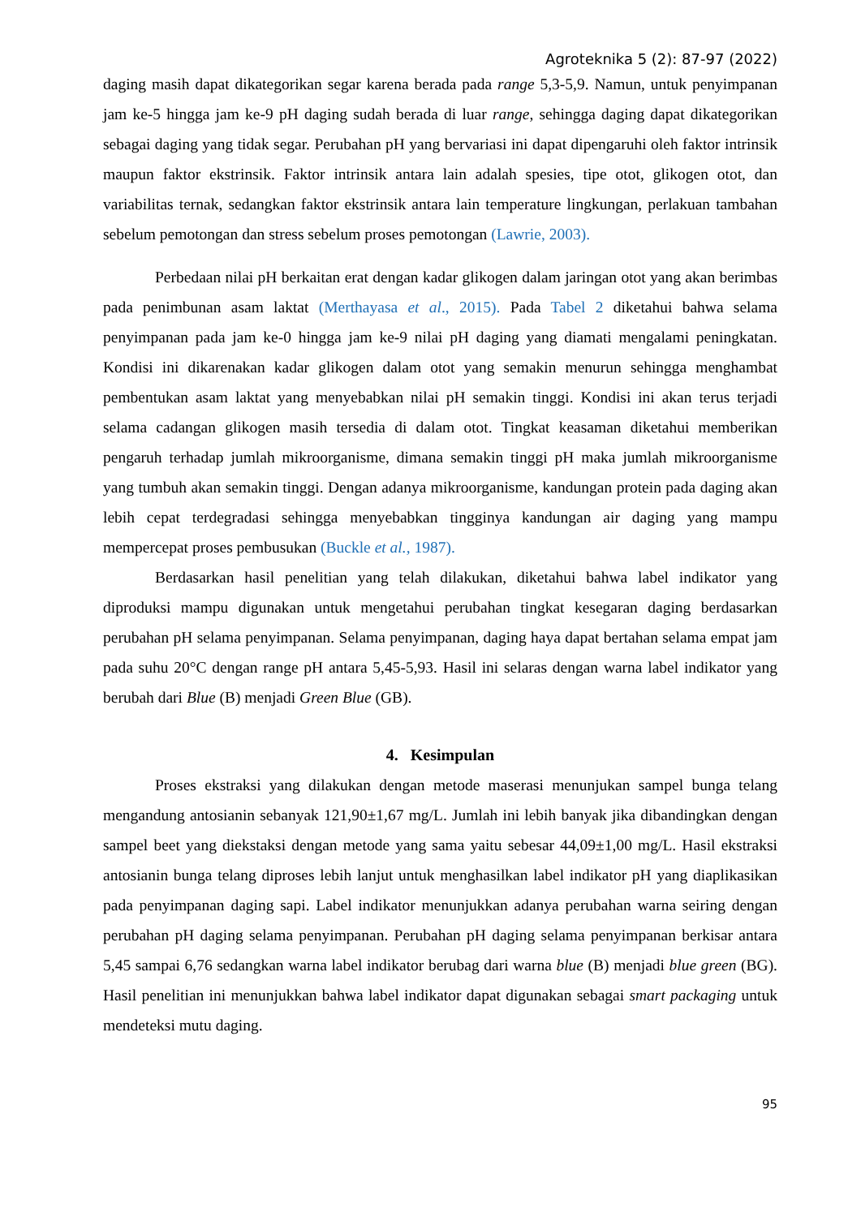Agroteknika 5 (2): 87-97 (2022)
daging masih dapat dikategorikan segar karena berada pada range 5,3-5,9. Namun, untuk penyimpanan jam ke-5 hingga jam ke-9 pH daging sudah berada di luar range, sehingga daging dapat dikategorikan sebagai daging yang tidak segar. Perubahan pH yang bervariasi ini dapat dipengaruhi oleh faktor intrinsik maupun faktor ekstrinsik. Faktor intrinsik antara lain adalah spesies, tipe otot, glikogen otot, dan variabilitas ternak, sedangkan faktor ekstrinsik antara lain temperature lingkungan, perlakuan tambahan sebelum pemotongan dan stress sebelum proses pemotongan (Lawrie, 2003).
Perbedaan nilai pH berkaitan erat dengan kadar glikogen dalam jaringan otot yang akan berimbas pada penimbunan asam laktat (Merthayasa et al., 2015). Pada Tabel 2 diketahui bahwa selama penyimpanan pada jam ke-0 hingga jam ke-9 nilai pH daging yang diamati mengalami peningkatan. Kondisi ini dikarenakan kadar glikogen dalam otot yang semakin menurun sehingga menghambat pembentukan asam laktat yang menyebabkan nilai pH semakin tinggi. Kondisi ini akan terus terjadi selama cadangan glikogen masih tersedia di dalam otot. Tingkat keasaman diketahui memberikan pengaruh terhadap jumlah mikroorganisme, dimana semakin tinggi pH maka jumlah mikroorganisme yang tumbuh akan semakin tinggi. Dengan adanya mikroorganisme, kandungan protein pada daging akan lebih cepat terdegradasi sehingga menyebabkan tingginya kandungan air daging yang mampu mempercepat proses pembusukan (Buckle et al., 1987).
Berdasarkan hasil penelitian yang telah dilakukan, diketahui bahwa label indikator yang diproduksi mampu digunakan untuk mengetahui perubahan tingkat kesegaran daging berdasarkan perubahan pH selama penyimpanan. Selama penyimpanan, daging haya dapat bertahan selama empat jam pada suhu 20°C dengan range pH antara 5,45-5,93. Hasil ini selaras dengan warna label indikator yang berubah dari Blue (B) menjadi Green Blue (GB).
4. Kesimpulan
Proses ekstraksi yang dilakukan dengan metode maserasi menunjukan sampel bunga telang mengandung antosianin sebanyak 121,90±1,67 mg/L. Jumlah ini lebih banyak jika dibandingkan dengan sampel beet yang diekstaksi dengan metode yang sama yaitu sebesar 44,09±1,00 mg/L. Hasil ekstraksi antosianin bunga telang diproses lebih lanjut untuk menghasilkan label indikator pH yang diaplikasikan pada penyimpanan daging sapi. Label indikator menunjukkan adanya perubahan warna seiring dengan perubahan pH daging selama penyimpanan. Perubahan pH daging selama penyimpanan berkisar antara 5,45 sampai 6,76 sedangkan warna label indikator berubag dari warna blue (B) menjadi blue green (BG). Hasil penelitian ini menunjukkan bahwa label indikator dapat digunakan sebagai smart packaging untuk mendeteksi mutu daging.
95